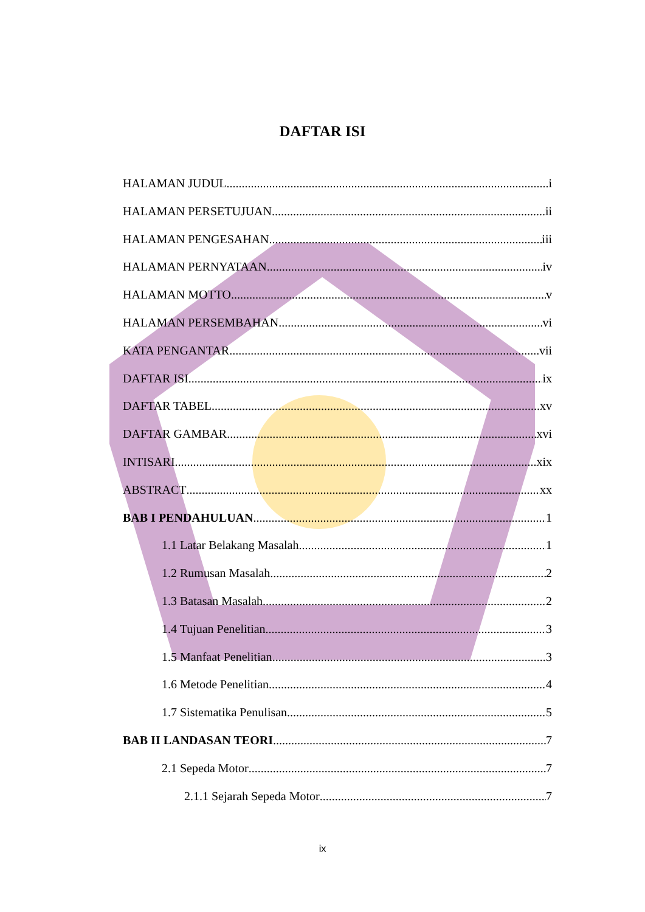DAFTAR ISI
HALAMAN JUDUL i
HALAMAN PERSETUJUAN ii
HALAMAN PENGESAHAN iii
HALAMAN PERNYATAAN iv
HALAMAN MOTTO v
HALAMAN PERSEMBAHAN vi
KATA PENGANTAR vii
DAFTAR ISI ix
DAFTAR TABEL xv
DAFTAR GAMBAR xvi
INTISARI xix
ABSTRACT xx
BAB I PENDAHULUAN 1
1.1 Latar Belakang Masalah 1
1.2 Rumusan Masalah 2
1.3 Batasan Masalah 2
1.4 Tujuan Penelitian 3
1.5 Manfaat Penelitian 3
1.6 Metode Penelitian 4
1.7 Sistematika Penulisan 5
BAB II LANDASAN TEORI 7
2.1 Sepeda Motor 7
2.1.1 Sejarah Sepeda Motor 7
ix